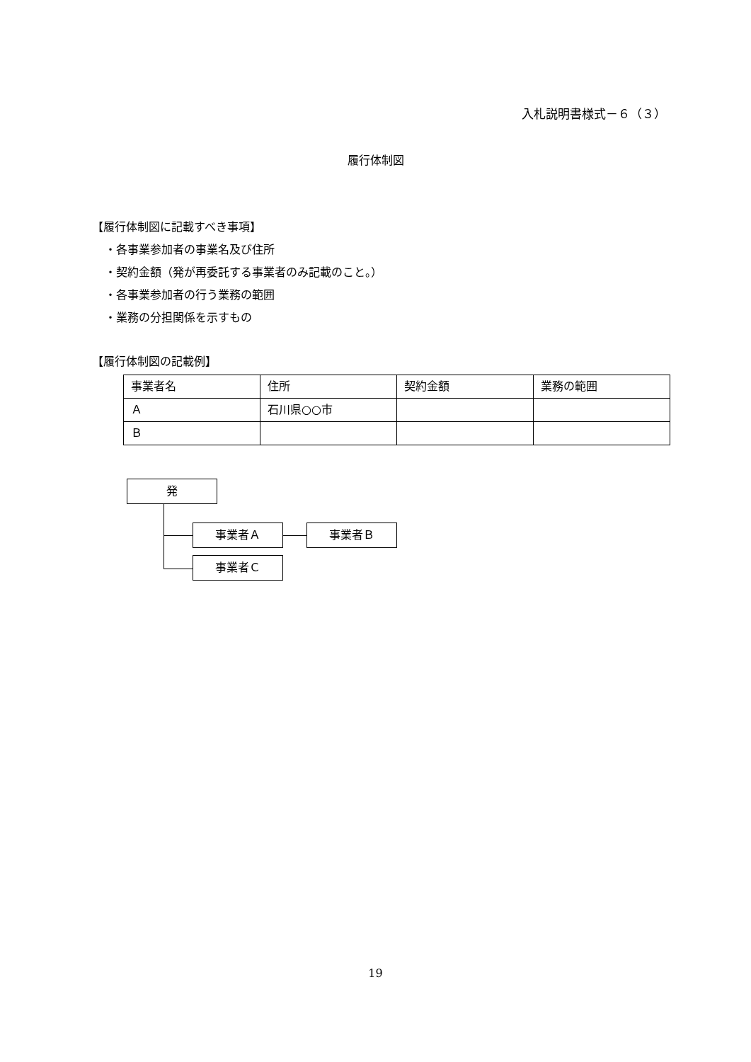入札説明書様式－６（３）
履行体制図
【履行体制図に記載すべき事項】
・各事業参加者の事業名及び住所
・契約金額（発が再委託する事業者のみ記載のこと。）
・各事業参加者の行う業務の範囲
・業務の分担関係を示すもの
【履行体制図の記載例】
| 事業者名 | 住所 | 契約金額 | 業務の範囲 |
| Ａ | 石川県○○市 | | |
| Ｂ | | | |
発
事業者Ａ 事業者Ｂ
事業者Ｃ
19